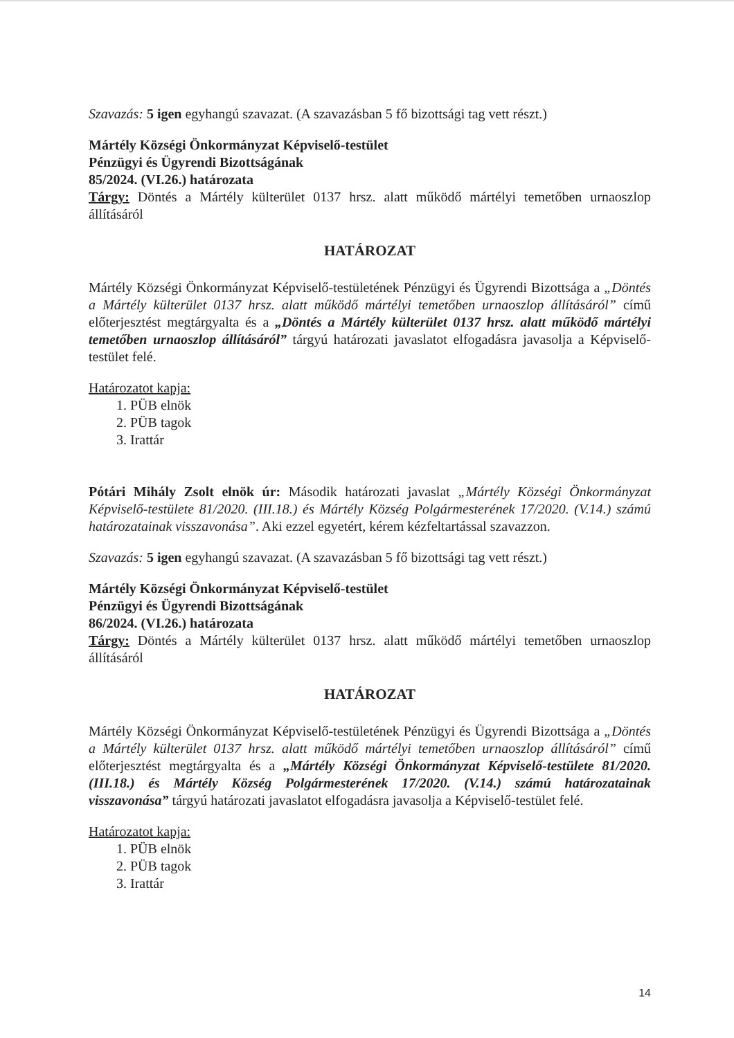Szavazás: 5 igen egyhangú szavazat. (A szavazásban 5 fő bizottsági tag vett részt.)
Mártély Községi Önkormányzat Képviselő-testület
Pénzügyi és Ügyrendi Bizottságának
85/2024. (VI.26.) határozata
Tárgy: Döntés a Mártély külterület 0137 hrsz. alatt működő mártélyi temetőben urnaoszlop állításáról
HATÁROZAT
Mártély Községi Önkormányzat Képviselő-testületének Pénzügyi és Ügyrendi Bizottsága a „Döntés a Mártély külterület 0137 hrsz. alatt működő mártélyi temetőben urnaoszlop állításáról” című előterjesztést megtárgyalta és a „Döntés a Mártély külterület 0137 hrsz. alatt működő mártélyi temetőben urnaoszlop állításáról” tárgyú határozati javaslatot elfogadásra javasolja a Képviselő-testület felé.
Határozatot kapja:
1. PÜB elnök
2. PÜB tagok
3. Irattár
Pótári Mihály Zsolt elnök úr: Második határozati javaslat „Mártély Községi Önkormányzat Képviselő-testülete 81/2020. (III.18.) és Mártély Község Polgármesterének 17/2020. (V.14.) számú határozatainak visszavonása”. Aki ezzel egyetért, kérem kézfeltartással szavazzon.
Szavazás: 5 igen egyhangú szavazat. (A szavazásban 5 fő bizottsági tag vett részt.)
Mártély Községi Önkormányzat Képviselő-testület
Pénzügyi és Ügyrendi Bizottságának
86/2024. (VI.26.) határozata
Tárgy: Döntés a Mártély külterület 0137 hrsz. alatt működő mártélyi temetőben urnaoszlop állításáról
HATÁROZAT
Mártély Községi Önkormányzat Képviselő-testületének Pénzügyi és Ügyrendi Bizottsága a „Döntés a Mártély külterület 0137 hrsz. alatt működő mártélyi temetőben urnaoszlop állításáról” című előterjesztést megtárgyalta és a „Mártély Községi Önkormányzat Képviselő-testülete 81/2020. (III.18.) és Mártély Község Polgármesterének 17/2020. (V.14.) számú határozatainak visszavonása” tárgyú határozati javaslatot elfogadásra javasolja a Képviselő-testület felé.
Határozatot kapja:
1. PÜB elnök
2. PÜB tagok
3. Irattár
14